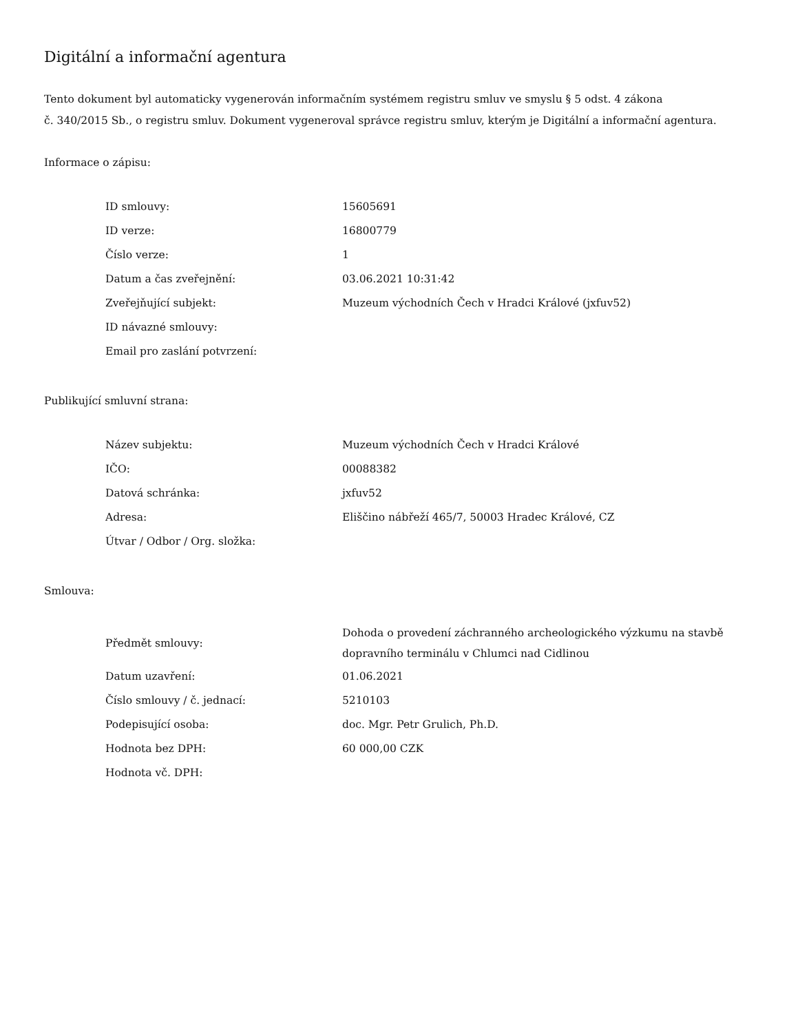Digitální a informační agentura
Tento dokument byl automaticky vygenerován informačním systémem registru smluv ve smyslu § 5 odst. 4 zákona
č. 340/2015 Sb., o registru smluv. Dokument vygeneroval správce registru smluv, kterým je Digitální a informační agentura.
Informace o zápisu:
| ID smlouvy: | 15605691 |
| ID verze: | 16800779 |
| Číslo verze: | 1 |
| Datum a čas zveřejnění: | 03.06.2021 10:31:42 |
| Zveřejňující subjekt: | Muzeum východních Čech v Hradci Králové (jxfuv52) |
| ID návazné smlouvy: | |
| Email pro zaslání potvrzení: | |
Publikující smluvní strana:
| Název subjektu: | Muzeum východních Čech v Hradci Králové |
| IČO: | 00088382 |
| Datová schránka: | jxfuv52 |
| Adresa: | Eliščino nábřeží 465/7, 50003 Hradec Králové, CZ |
| Útvar / Odbor / Org. složka: | |
Smlouva:
| Předmět smlouvy: | Dohoda o provedení záchranného archeologického výzkumu na stavbě dopravního terminálu v Chlumci nad Cidlinou |
| Datum uzavření: | 01.06.2021 |
| Číslo smlouvy / č. jednací: | 5210103 |
| Podepisující osoba: | doc. Mgr. Petr Grulich, Ph.D. |
| Hodnota bez DPH: | 60 000,00 CZK |
| Hodnota vč. DPH: | |